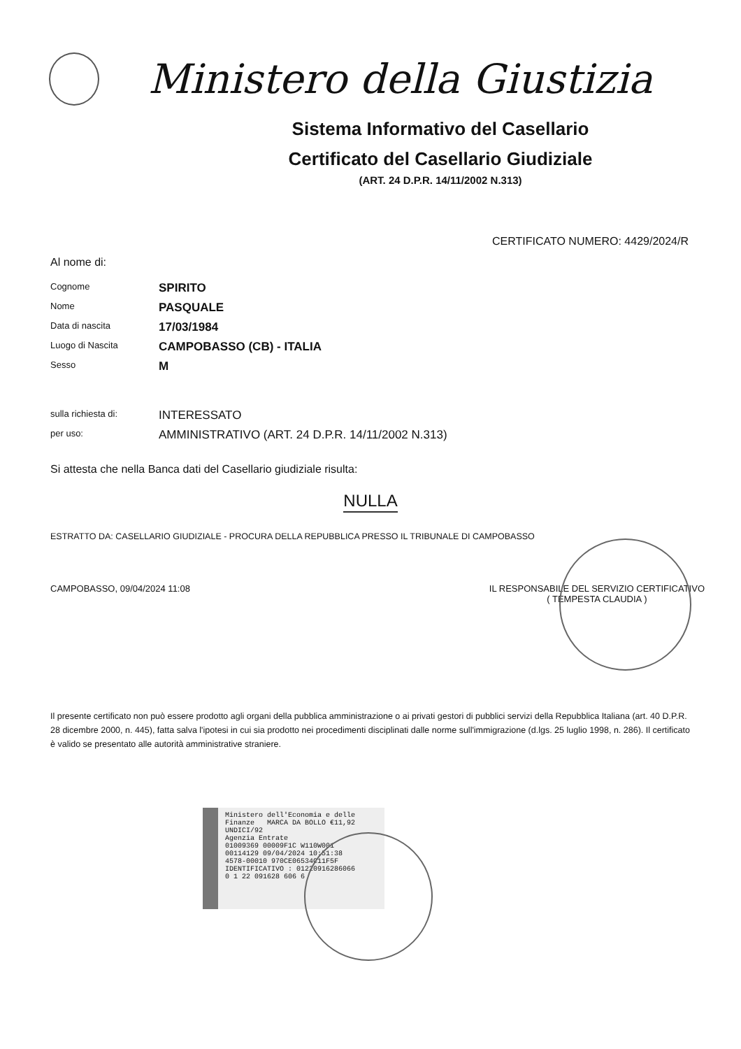Ministero della Giustizia
Sistema Informativo del Casellario
Certificato del Casellario Giudiziale
(ART. 24 D.P.R. 14/11/2002 N.313)
CERTIFICATO NUMERO: 4429/2024/R
Al nome di:
Cognome
SPIRITO
Nome
PASQUALE
Data di nascita
17/03/1984
Luogo di Nascita
CAMPOBASSO (CB) - ITALIA
Sesso
M
sulla richiesta di:
INTERESSATO
per uso:
AMMINISTRATIVO (ART. 24 D.P.R. 14/11/2002 N.313)
Si attesta che nella Banca dati del Casellario giudiziale risulta:
NULLA
ESTRATTO DA: CASELLARIO GIUDIZIALE - PROCURA DELLA REPUBBLICA PRESSO IL TRIBUNALE DI CAMPOBASSO
CAMPOBASSO, 09/04/2024 11:08 IL RESPONSABILE DEL SERVIZIO CERTIFICATIVO
( TEMPESTA CLAUDIA )
Il presente certificato non può essere prodotto agli organi della pubblica amministrazione o ai privati gestori di pubblici servizi della Repubblica Italiana (art. 40 D.P.R. 28 dicembre 2000, n. 445), fatta salva l'ipotesi in cui sia prodotto nei procedimenti disciplinati dalle norme sull'immigrazione (d.lgs. 25 luglio 1998, n. 286). Il certificato è valido se presentato alle autorità amministrative straniere.
Ministero dell'Economia e delle Finanze MARCA DA BOLLO €11,92 UNDICI/92
Agenzia Entrate
01009369 00009F1C W110W001
00114129 09/04/2024 10:51:38
4578-00010 970CE06534C11F5F
IDENTIFICATIVO : 01220916286066
0 1 22 091628 606 6